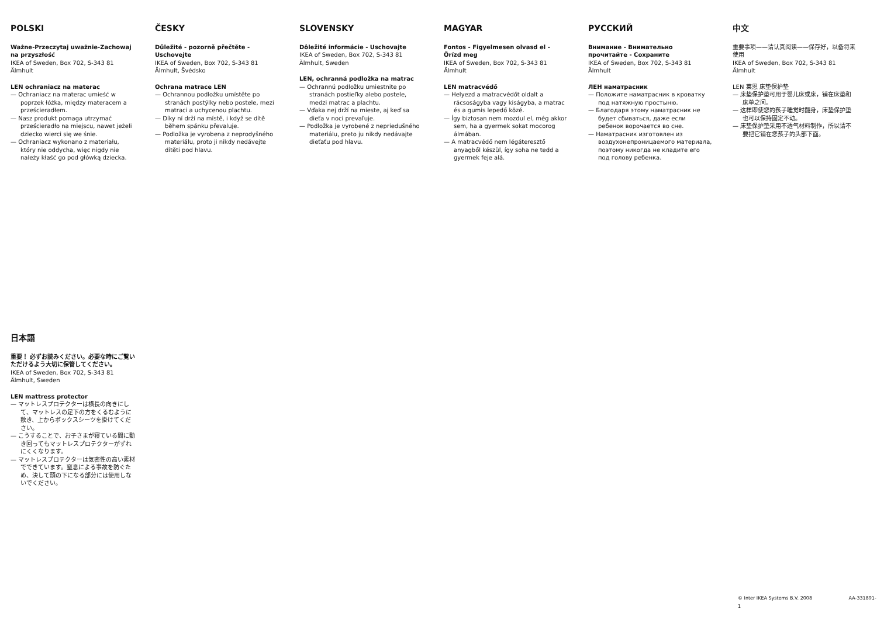POLSKI
Ważne-Przeczytaj uważnie-Zachowaj na przyszłość
IKEA of Sweden, Box 702, S-343 81 Älmhult
LEN ochraniacz na materac
— Ochraniacz na materac umieść w poprzek łóżka, między materacem a prześcieradłem.
— Nasz produkt pomaga utrzymać prześcieradło na miejscu, nawet jeżeli dziecko wierci się we śnie.
— Ochraniacz wykonano z materiału, który nie oddycha, więc nigdy nie należy kłaść go pod główką dziecka.
ČESKY
Důležité - pozorně přečtěte - Uschovejte
IKEA of Sweden, Box 702, S-343 81 Älmhult, Švédsko
Ochrana matrace LEN
— Ochrannou podložku umístěte po stranách postýlky nebo postele, mezi matraci a uchycenou plachtu.
— Díky ní drží na místě, i když se dítě během spánku převaluje.
— Podložka je vyrobena z neprodyšného materiálu, proto ji nikdy nedávejte dítěti pod hlavu.
SLOVENSKY
Dôležité informácie - Uschovajte
IKEA of Sweden, Box 702, S-343 81 Älmhult, Sweden
LEN, ochranná podložka na matrac
— Ochrannú podložku umiestnite po stranách postieľky alebo postele, medzi matrac a plachtu.
— Vďaka nej drží na mieste, aj keď sa dieťa v noci prevaľuje.
— Podložka je vyrobené z nepriedušného materiálu, preto ju nikdy nedávajte dieťaťu pod hlavu.
MAGYAR
Fontos - Figyelmesen olvasd el - Őrízd meg
IKEA of Sweden, Box 702, S-343 81 Älmhult
LEN matracvédő
— Helyezd a matracvédőt oldalt a rácsoságyba vagy kiságyba, a matrac és a gumis lepedő közé.
— Így biztosan nem mozdul el, még akkor sem, ha a gyermek sokat mocorog álmában.
— A matracvédő nem légáteresztő anyagből készül, így soha ne tedd a gyermek feje alá.
РУССКИЙ
Внимание - Внимательно прочитайте - Сохраните
IKEA of Sweden, Box 702, S-343 81 Älmhult
ЛЕН наматрасник
— Положите наматрасник в кроватку под натяжную простыню.
— Благодаря этому наматрасник не будет сбиваться, даже если ребенок ворочается во сне.
— Наматрасник изготовлен из воздухонепроницаемого материала, поэтому никогда не кладите его под голову ребенка.
中文
重要事项——请认真阅读——保存好，以备将来使用
IKEA of Sweden, Box 702, S-343 81 Älmhult
LEN 莱恩 床垫保护垫
— 床垫保护垫可用于婴儿床或床，铺在床垫和床单之间。
— 这样即使您的孩子睡觉时翻身，床垫保护垫也可以保持固定不动。
— 床垫保护垫采用不透气材料制作，所以请不要把它铺在您孩子的头部下面。
日本語
重要！ 必ずお読みください。必要な時にご覧いただけるよう大切に保管してください。
IKEA of Sweden, Box 702, S-343 81 Älmhult, Sweden
LEN mattress protector
— マットレスプロテクターは横長の向きにして、マットレスの足下の方をくるむように敷き、上からボックスシーツを掛けてください。
— こうすることで、お子さまが寝ている間に動き回ってもマットレスプロテクターがずれにくくなります。
— マットレスプロテクターは気密性の高い素材でできています。窒息による事故を防ぐため、決して頭の下になる部分には使用しないでください。
© Inter IKEA Systems B.V. 2008 AA-331891-1